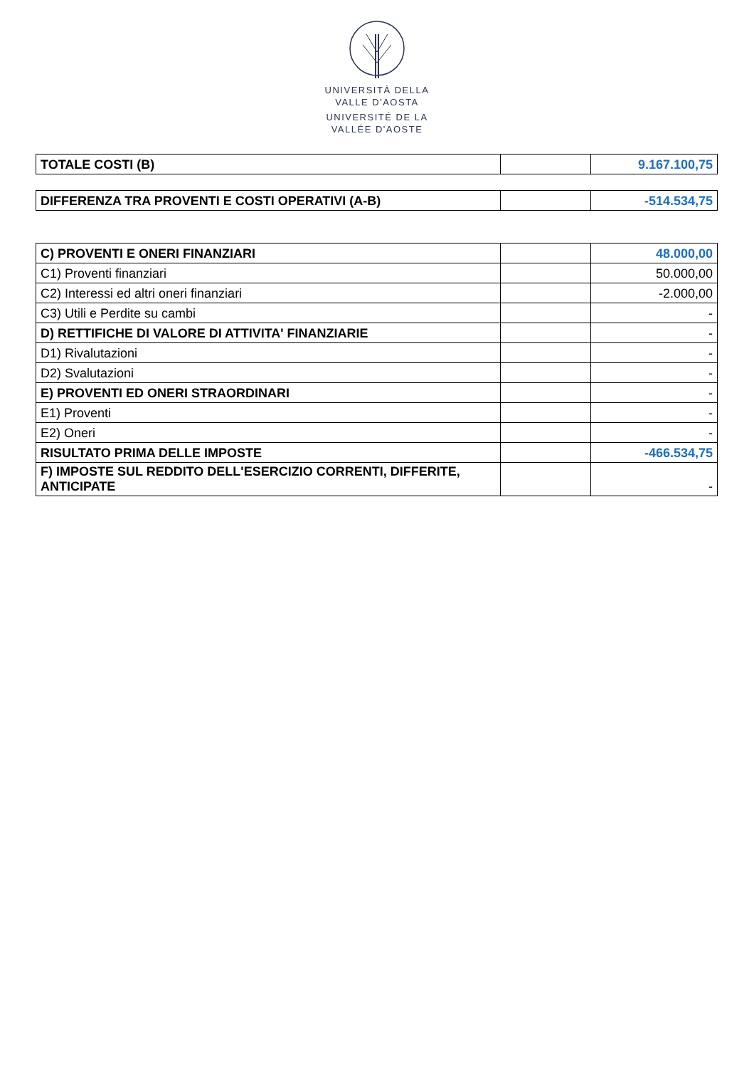UNIVERSITÀ DELLA
VALLE D'AOSTA
UNIVERSITÉ DE LA
VALLÉE D'AOSTE
| TOTALE COSTI (B) | | 9.167.100,75 |
| DIFFERENZA TRA PROVENTI E COSTI OPERATIVI (A-B) | | -514.534,75 |
| C) PROVENTI E ONERI FINANZIARI | | 48.000,00 |
| C1) Proventi finanziari | | 50.000,00 |
| C2) Interessi ed altri oneri finanziari | | -2.000,00 |
| C3) Utili e Perdite su cambi | | - |
| D) RETTIFICHE DI VALORE DI ATTIVITA' FINANZIARIE | | - |
| D1) Rivalutazioni | | - |
| D2) Svalutazioni | | - |
| E) PROVENTI ED ONERI STRAORDINARI | | - |
| E1) Proventi | | - |
| E2) Oneri | | - |
| RISULTATO PRIMA DELLE IMPOSTE | | -466.534,75 |
| F) IMPOSTE SUL REDDITO DELL'ESERCIZIO CORRENTI, DIFFERITE, ANTICIPATE | | - |